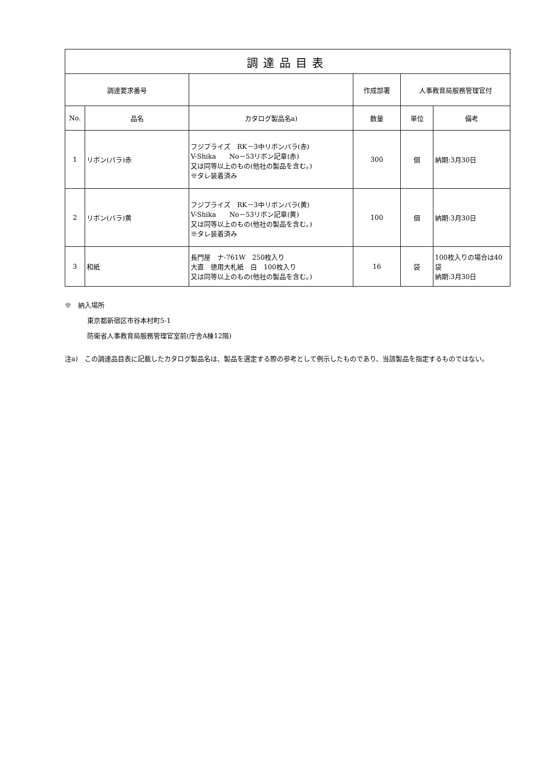| 調達品目表 | | | | | |
| --- | --- | --- | --- | --- | --- |
| 調達要求番号 | | | 作成部署 | 人事教育局服務管理官付 | |
| No. | 品名 | カタログ製品名a) | 数量 | 単位 | 備考 |
| 1 | リボン(バラ)赤 | フジプライズ RK－3中リボンバラ(赤) V-Shika No－53リボン記章(赤) 又は同等以上のもの(他社の製品を含む。) ※タレ装着済み | 300 | 個 | 納期:3月30日 |
| 2 | リボン(バラ)黄 | フジプライズ RK－3中リボンバラ(黄) V-Shika No－53リボン記章(黄) 又は同等以上のもの(他社の製品を含む。) ※タレ装着済み | 100 | 個 | 納期:3月30日 |
| 3 | 和紙 | 長門屋 ナ-761W 250枚入り 大直 徳用大札紙 白 100枚入り 又は同等以上のもの(他社の製品を含む。) | 16 | 袋 | 100枚入りの場合は40袋 納期:3月30日 |
※　納入場所
東京都新宿区市谷本村町5-1
防衛省人事教育局服務管理官室前(庁舎A棟12階)
注a)　この調達品目表に記載したカタログ製品名は、製品を選定する際の参考として例示したものであり、当該製品を指定するものではない。